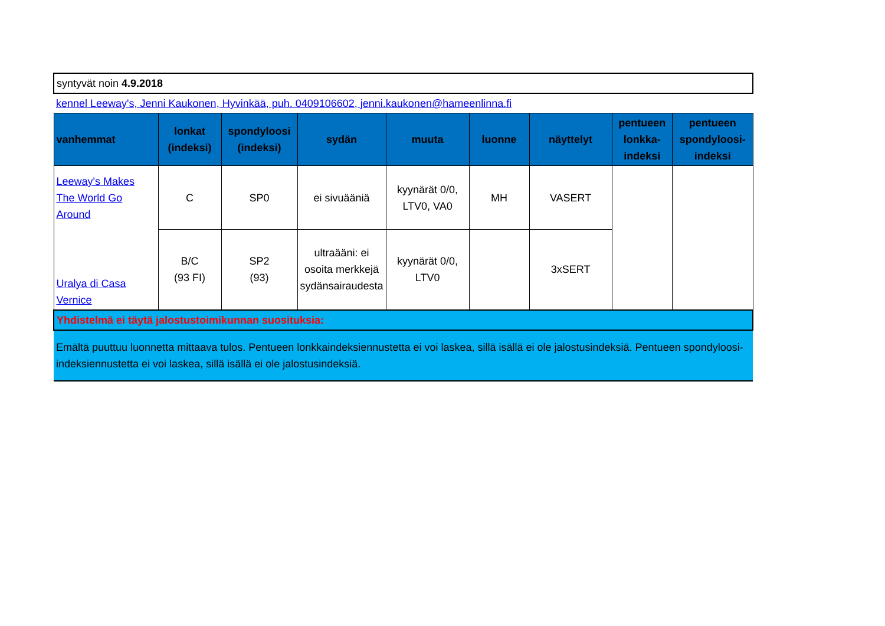| syntyvät noin 4.9.2018 | | | | | | | | |
| kennel Leeway's, Jenni Kaukonen, Hyvinkää, puh. 0409106602, jenni.kaukonen@hameenlinna.fi | | | | | | | | |
| vanhemmat | lonkat (indeksi) | spondyloosi (indeksi) | sydän | muuta | luonne | näyttelyt | pentueen lonkka-indeksi | pentueen spondyloosi-indeksi |
| Leeway's Makes The World Go Around | C | SP0 | ei sivuääniä | kyynärät 0/0, LTV0, VA0 | MH | VASERT | | |
| Uralya di Casa Vernice | B/C (93 FI) | SP2 (93) | ultraääni: ei osoita merkkejä sydänsairaudesta | kyynärät 0/0, LTV0 | | 3xSERT | | |
| Yhdistelmä ei täytä jalostustoimikunnan suosituksia: | | | | | | | | |
| Emältä puuttuu luonnetta mittaava tulos. Pentueen lonkkaindeksiennustetta ei voi laskea, sillä isällä ei ole jalostusindeksiä. Pentueen spondyloosi-indeksiennustetta ei voi laskea, sillä isällä ei ole jalostusindeksiä. | | | | | | | | |